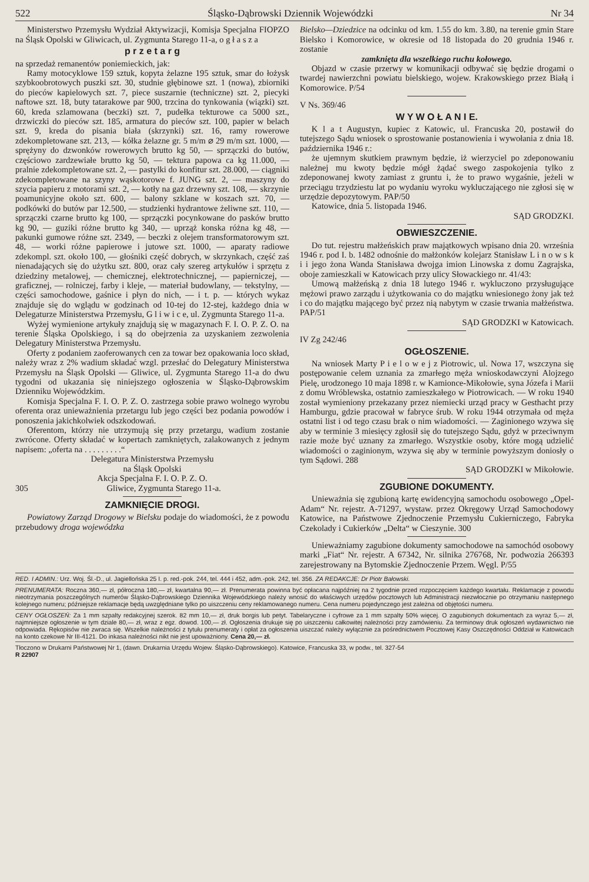522 Śląsko-Dąbrowski Dziennik Wojewódzki Nr 34
Ministerstwo Przemysłu Wydział Aktywizacji, Komisja Specjalna FIOPZO na Śląsk Opolski w Gliwicach, ul. Zygmunta Starego 11-a, o g ł a s z a
p r z e t a r g
na sprzedaż remanentów poniemieckich, jak:
Ramy motocyklowe 159 sztuk, kopyta żelazne 195 sztuk, smar do łożysk szybkoobrotowych puszki szt. 30, studnie głębinowe szt. 1 (nowa), zbiorniki do pieców kapielowych szt. 7, piece suszarnie (techniczne) szt. 2, piecyki naftowe szt. 18, buty tatarakowe par 900, trzcina do tynkowania (wiązki) szt. 60, kreda szlamowana (beczki) szt. 7, pudełka tekturowe ca 5000 szt., drzwiczki do pieców szt. 185, armatura do pieców szt. 100, papier w belach szt. 9, kreda do pisania biała (skrzynki) szt. 16, ramy rowerowe zdekompletowane szt. 213, — kółka żelazne gr. 5 m/m ⌀ 29 m/m szt. 1000, — sprężyny do dzwonków rowerowych brutto kg 50, — sprzączki do butów, częściowo zardzewiałe brutto kg 50, — tektura papowa ca kg 11.000, — pralnie zdekompletowane szt. 2, — pastylki do konfitur szt. 28.000, — ciągniki zdekompletowane na szyny wąskotorowe f. JUNG szt. 2, — maszyny do szycia papieru z motorami szt. 2, — kotły na gaz drzewny szt. 108, — skrzynie poamunicyjne około szt. 600, — balony szklane w koszach szt. 70, — podkówki do butów par 12.500, — studzienki hydrantowe żeliwne szt. 110, — sprzączki czarne brutto kg 100, — sprzączki pocynkowane do pasków brutto kg 90, — guziki różne brutto kg 340, — uprząż konska różna kg 48, — pakunki gumowe różne szt. 2349, — beczki z olejem transformatorowym szt. 48, — worki różne papierowe i jutowe szt. 1000, — aparaty radiowe zdekompl. szt. około 100, — głośniki część dobrych, w skrzynkach, część zaś nienadających się do użytku szt. 800, oraz cały szereg artykułów i sprzętu z dziedziny metalowej, — chemicznej, elektrotechnicznej, — papierniczej, — graficznej, — rolniczej, farby i kleje, — materiał budowlany, — tekstylny, — części samochodowe, gaśnice i płyn do nich, — i t. p. — których wykaz znajduje się do wglądu w godzinach od 10-tej do 12-stej, każdego dnia w Delegaturze Ministerstwa Przemysłu, G l i w i c e, ul. Zygmunta Starego 11-a.
Wyżej wymienione artykuły znajdują się w magazynach F. I. O. P. Z. O. na terenie Śląska Opolskiego, i są do obejrzenia za uzyskaniem zezwolenia Delegatury Ministerstwa Przemysłu.
Oferty z podaniem zaoferowanych cen za towar bez opakowania loco skład, należy wraz z 2% wadium składać wzgl. przesłać do Delegatury Ministerstwa Przemysłu na Śląsk Opolski — Gliwice, ul. Zygmunta Starego 11-a do dwu tygodni od ukazania się niniejszego ogłoszenia w Śląsko-Dąbrowskim Dzienniku Wojewódzkim.
Komisja Specjalna F. I. O. P. Z. O. zastrzega sobie prawo wolnego wyrobu oferenta oraz unieważnienia przetargu lub jego części bez podania powodów i ponoszenia jakichkolwiek odszkodowań.
Oferentom, którzy nie utrzymują się przy przetargu, wadium zostanie zwrócone. Oferty składać w kopertach zamkniętych, zalakowanych z jednym napisem: „oferta na . . . . . . . . .“
Delegatura Ministerstwa Przemysłu
na Śląsk Opolski
Akcja Specjalna F. I. O. P. Z. O.
305 Gliwice, Zygmunta Starego 11-a.
ZAMKNIĘCIE DROGI.
Powiatowy Zarząd Drogowy w Bielsku podaje do wiadomości, że z powodu przebudowy droga wojewódzka
Bielsko—Dziedzice na odcinku od km. 1.55 do km. 3.80, na terenie gmin Stare Bielsko i Komorowice, w okresie od 18 listopada do 20 grudnia 1946 r. zostanie
zamknięta dla wszelkiego ruchu kołowego.
Objazd w czasie przerwy w komunikacji odbywać się będzie drogami o twardej nawierzchni powiatu bielskiego, wojew. Krakowskiego przez Białą i Komorowice. P/54
V Ns. 369/46
W Y W O Ł A N I E.
K l a t Augustyn, kupiec z Katowic, ul. Francuska 20, postawił do tutejszego Sądu wniosek o sprostowanie postanowienia i wywołania z dnia 18. października 1946 r.:
że ujemnym skutkiem prawnym będzie, iż wierzyciel po zdeponowaniu należnej mu kwoty będzie mógł żądać swego zaspokojenia tylko z zdeponowanej kwoty zamiast z gruntu i, że to prawo wygaśnie, jeżeli w przeciągu trzydziestu lat po wydaniu wyroku wykluczającego nie zgłosi się w urzędzie depozytowym. PAP/50
Katowice, dnia 5. listopada 1946.
SĄD GRODZKI.
OBWIESZCZENIE.
Do tut. rejestru małżeńskich praw majątkowych wpisano dnia 20. września 1946 r. pod I. b. 1482 odnośnie do małżonków kolejarz Stanisław L i n o w s k i i jego żona Wanda Stanisława dwojga imion Linowska z domu Zagrajska, oboje zamieszkali w Katowicach przy ulicy Słowackiego nr. 41/43:
Umową małżeńską z dnia 18 lutego 1946 r. wykluczono przysługujące mężowi prawo zarządu i użytkowania co do majątku wniesionego żony jak też i co do majątku mającego być przez nią nabytym w czasie trwania małżeństwa. PAP/51
SĄD GRODZKI w Katowicach.
IV Zg 242/46
OGŁOSZENIE.
Na wniosek Marty P i e l o w e j z Piotrowic, ul. Nowa 17, wszczyna się postępowanie celem uznania za zmarłego męża wnioskodawczyni Alojzego Pielę, urodzonego 10 maja 1898 r. w Kamionce-Mikołowie, syna Józefa i Marii z domu Wróblewska, ostatnio zamieszkałego w Piotrowicach. — W roku 1940 został wymieniony przekazany przez niemiecki urząd pracy w Gesthacht przy Hamburgu, gdzie pracował w fabryce śrub. W roku 1944 otrzymała od męża ostatni list i od tego czasu brak o nim wiadomości. — Zaginionego wzywa się aby w terminie 3 miesięcy zgłosił się do tutejszego Sądu, gdyż w przeciwnym razie może być uznany za zmarłego. Wszystkie osoby, które mogą udzielić wiadomości o zaginionym, wzywa się aby w terminie powyższym doniosły o tym Sądowi. 288
SĄD GRODZKI w Mikołowie.
ZGUBIONE DOKUMENTY.
Unieważnia się zgubioną kartę ewidencyjną samochodu osobowego „Opel-Adam“ Nr. rejestr. A-71297, wystaw. przez Okręgowy Urząd Samochodowy Katowice, na Państwowe Zjednoczenie Przemysłu Cukierniczego, Fabryka Czekolady i Cukierków „Delta“ w Cieszynie. 300
Unieważniamy zagubione dokumenty samochodowe na samochód osobowy marki „Fiat“ Nr. rejestr. A 67342, Nr. silnika 276768, Nr. podwozia 266393 zarejestrowany na Bytomskie Zjednoczenie Przem. Węgl. P/55
RED. I ADMIN.: Urz. Woj. Śl.-D., ul. Jagiellońska 25 I. p. red.-pok. 244, tel. 444 i 452, adm.-pok. 242, tel. 356. ZA REDAKCJE: Dr Piotr Bałowski.
PRENUMERATA: Roczna 360,— zł, półroczna 180,— zł, kwartalna 90,— zł. Prenumerata powinna być opłacana najpóźniej na 2 tygodnie przed rozpoczęciem każdego kwartału. Reklamacje z powodu nieotrzymania poszczególnych numerów Śląsko-Dąbrowskiego Dziennika Wojewódzkiego należy wnosić do właściwych urzędów pocztowych lub Administracji niezwłocznie po otrzymaniu następnego kolejnego numeru; późniejsze reklamacje będą uwzględniane tylko po uiszczeniu ceny reklamowanego numeru. Cena numeru pojedynczego jest zależna od objętości numeru.
CENY OGŁOSZEŃ: Za 1 mm szpalty redakcyjnej szerok. 82 mm 10,— zł, druk borgis lub petyt. Tabelaryczne i cyfrowe za 1 mm szpalty 50% więcej. O zagubionych dokumentach za wyraz 5,— zł, najmniejsze ogłoszenie w tym dziale 80,— zł, wraz z egz. dowod. 100,— zł. Ogłoszenia drukuje się po uiszczeniu całkowitej należności przy zamówieniu. Za terminowy druk ogłoszeń wydawnictwo nie odpowiada. Rękopisów nie zwraca się. Wszelkie należności z tytułu prenumeraty i opłat za ogłoszenia uiszczać należy wyłącznie za pośrednictwem Pocztowej Kasy Oszczędności Oddział w Katowicach na konto czekowe Nr III-4121. Do inkasa należności nikt nie jest upoważniony. Cena 20,— zł.
Tłoczono w Drukarni Państwowej Nr 1, (dawn. Drukarnia Urzędu Wojew. Śląsko-Dąbrowskiego). Katowice, Francuska 33, w podw., tel. 327-54
R 22907